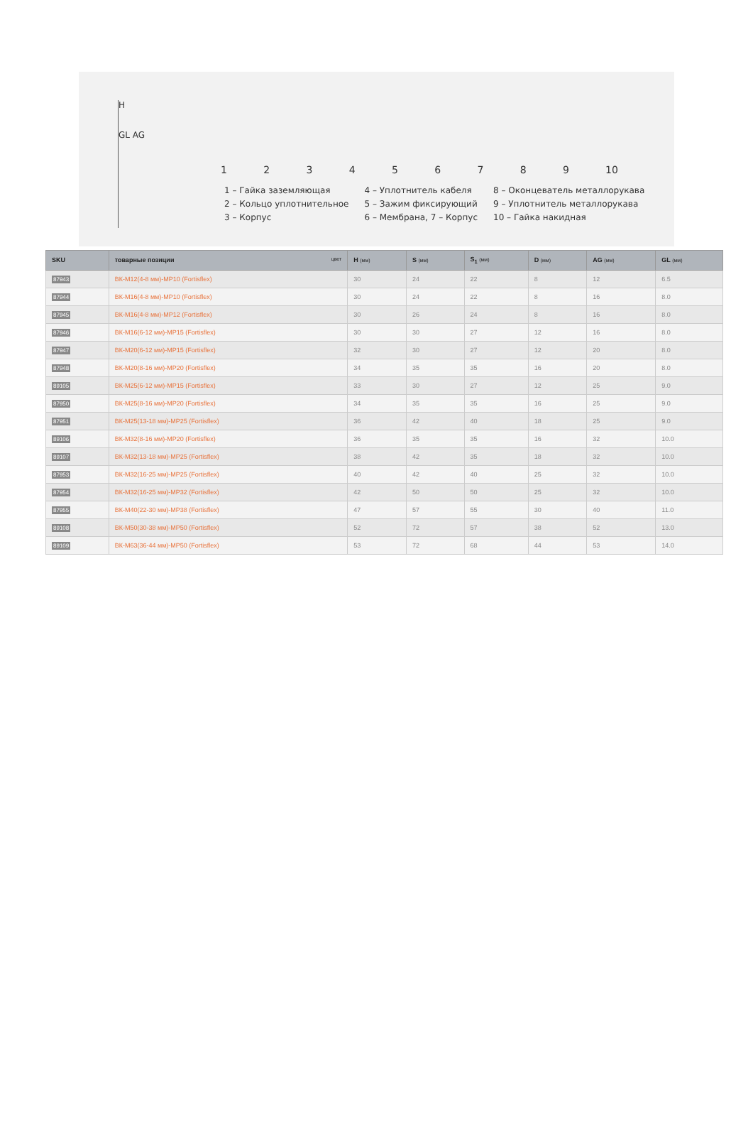H
GL AG
123456789 10
1 – Гайка заземляющая
2 – Кольцо уплотнительное
3 – Корпус
4 – Уплотнитель кабеля
5 – Зажим фиксирующий
6 – Мембрана, 7 – Корпус
8 – Оконцеватель металлорукава
9 – Уплотнитель металлорукава
10 – Гайка накидная
| SKU | товарные позиции цвет | H (мм) | S (мм) | S<sub>1</sub> (мм) | D (мм) | AG (мм) | GL (мм) |
| --- | --- | --- | --- | --- | --- | --- | --- |
| 87943 | ВК-М12(4-8 мм)-МР10 (Fortisflex) | 30 | 24 | 22 | 8 | 12 | 6.5 |
| 87944 | ВК-М16(4-8 мм)-МР10 (Fortisflex) | 30 | 24 | 22 | 8 | 16 | 8.0 |
| 87945 | ВК-М16(4-8 мм)-МР12 (Fortisflex) | 30 | 26 | 24 | 8 | 16 | 8.0 |
| 87946 | ВК-М16(6-12 мм)-МР15 (Fortisflex) | 30 | 30 | 27 | 12 | 16 | 8.0 |
| 87947 | ВК-М20(6-12 мм)-МР15 (Fortisflex) | 32 | 30 | 27 | 12 | 20 | 8.0 |
| 87948 | ВК-М20(8-16 мм)-МР20 (Fortisflex) | 34 | 35 | 35 | 16 | 20 | 8.0 |
| 89105 | ВК-М25(6-12 мм)-МР15 (Fortisflex) | 33 | 30 | 27 | 12 | 25 | 9.0 |
| 87950 | ВК-М25(8-16 мм)-МР20 (Fortisflex) | 34 | 35 | 35 | 16 | 25 | 9.0 |
| 87951 | ВК-М25(13-18 мм)-МР25 (Fortisflex) | 36 | 42 | 40 | 18 | 25 | 9.0 |
| 89106 | ВК-М32(8-16 мм)-МР20 (Fortisflex) | 36 | 35 | 35 | 16 | 32 | 10.0 |
| 89107 | ВК-М32(13-18 мм)-МР25 (Fortisflex) | 38 | 42 | 35 | 18 | 32 | 10.0 |
| 87953 | ВК-М32(16-25 мм)-МР25 (Fortisflex) | 40 | 42 | 40 | 25 | 32 | 10.0 |
| 87954 | ВК-М32(16-25 мм)-МР32 (Fortisflex) | 42 | 50 | 50 | 25 | 32 | 10.0 |
| 87955 | ВК-М40(22-30 мм)-МР38 (Fortisflex) | 47 | 57 | 55 | 30 | 40 | 11.0 |
| 89108 | ВК-М50(30-38 мм)-МР50 (Fortisflex) | 52 | 72 | 57 | 38 | 52 | 13.0 |
| 89109 | ВК-М63(36-44 мм)-МР50 (Fortisflex) | 53 | 72 | 68 | 44 | 53 | 14.0 |